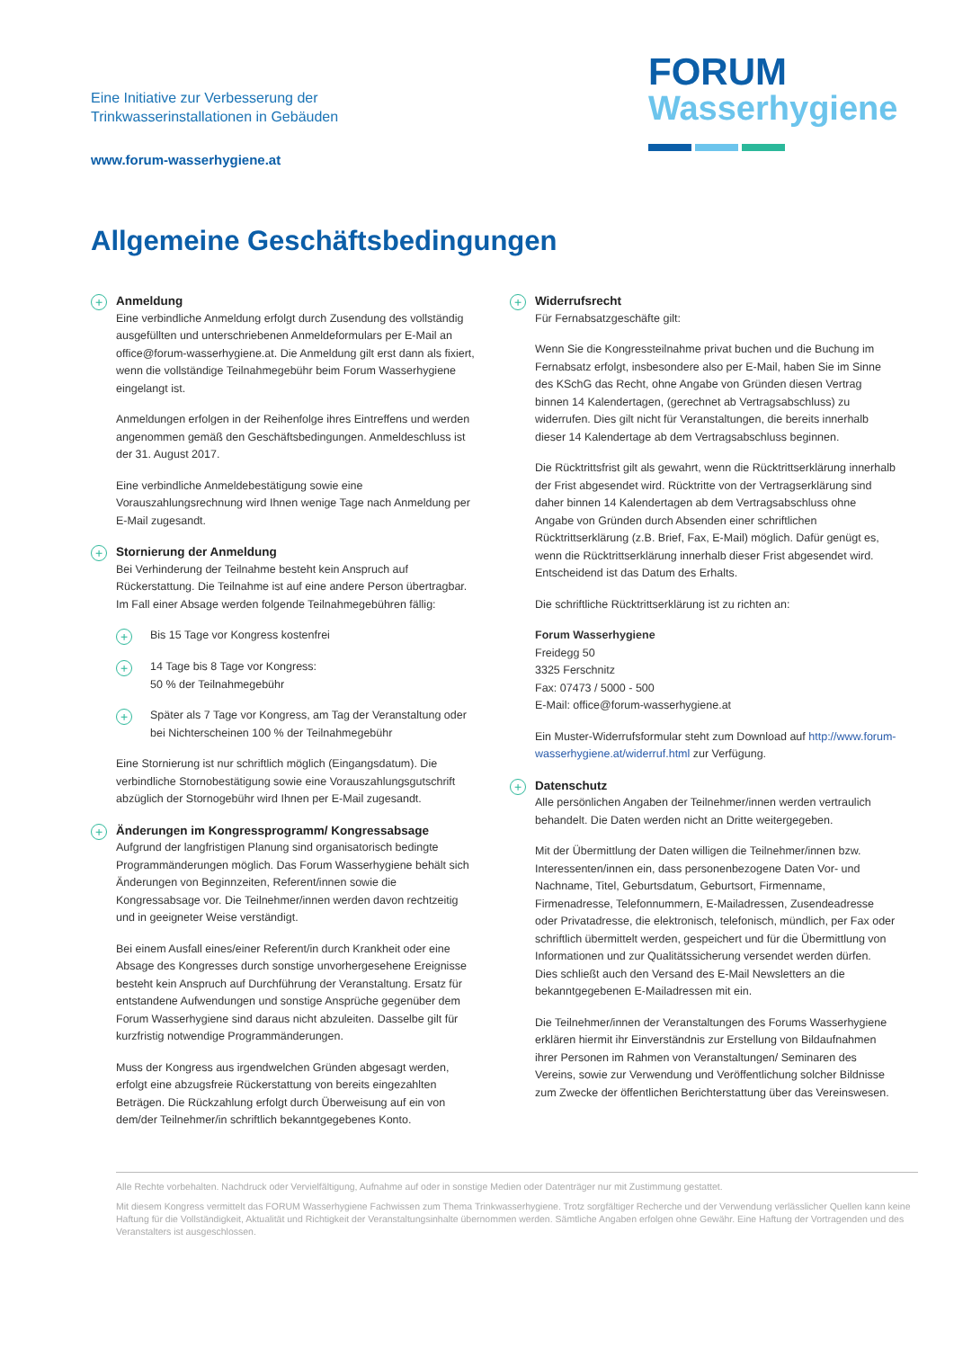Eine Initiative zur Verbesserung der
Trinkwasserinstallationen in Gebäuden
www.forum-wasserhygiene.at
FORUM
Wasserhygiene
Allgemeine Geschäftsbedingungen
+
Anmeldung
Eine verbindliche Anmeldung erfolgt durch Zusendung des vollständig ausgefüllten und unterschriebenen Anmeldeformulars per E-Mail an office@forum-wasserhygiene.at. Die Anmeldung gilt erst dann als fixiert, wenn die vollständige Teilnahmegebühr beim Forum Wasserhygiene eingelangt ist.
Anmeldungen erfolgen in der Reihenfolge ihres Eintreffens und werden angenommen gemäß den Geschäftsbedingungen. Anmeldeschluss ist der 31. August 2017.
Eine verbindliche Anmeldebestätigung sowie eine Vorauszahlungsrechnung wird Ihnen wenige Tage nach Anmeldung per E-Mail zugesandt.
+
Stornierung der Anmeldung
Bei Verhinderung der Teilnahme besteht kein Anspruch auf Rückerstattung. Die Teilnahme ist auf eine andere Person übertragbar. Im Fall einer Absage werden folgende Teilnahmegebühren fällig:
+
Bis 15 Tage vor Kongress kostenfrei
+
14 Tage bis 8 Tage vor Kongress:
50 % der Teilnahmegebühr
+
Später als 7 Tage vor Kongress, am Tag der Veranstaltung oder bei Nichterscheinen 100 % der Teilnahmegebühr
Eine Stornierung ist nur schriftlich möglich (Eingangsdatum). Die verbindliche Stornobestätigung sowie eine Vorauszahlungsgutschrift abzüglich der Stornogebühr wird Ihnen per E-Mail zugesandt.
+
Änderungen im Kongressprogramm/ Kongressabsage
Aufgrund der langfristigen Planung sind organisatorisch bedingte Programmänderungen möglich. Das Forum Wasserhygiene behält sich Änderungen von Beginnzeiten, Referent/innen sowie die Kongressabsage vor. Die Teilnehmer/innen werden davon rechtzeitig und in geeigneter Weise verständigt.
Bei einem Ausfall eines/einer Referent/in durch Krankheit oder eine Absage des Kongresses durch sonstige unvorhergesehene Ereignisse besteht kein Anspruch auf Durchführung der Veranstaltung. Ersatz für entstandene Aufwendungen und sonstige Ansprüche gegenüber dem Forum Wasserhygiene sind daraus nicht abzuleiten. Dasselbe gilt für kurzfristig notwendige Programmänderungen.
Muss der Kongress aus irgendwelchen Gründen abgesagt werden, erfolgt eine abzugsfreie Rückerstattung von bereits eingezahlten Beträgen. Die Rückzahlung erfolgt durch Überweisung auf ein von dem/der Teilnehmer/in schriftlich bekanntgegebenes Konto.
+
Widerrufsrecht
Für Fernabsatzgeschäfte gilt:
Wenn Sie die Kongressteilnahme privat buchen und die Buchung im Fernabsatz erfolgt, insbesondere also per E-Mail, haben Sie im Sinne des KSchG das Recht, ohne Angabe von Gründen diesen Vertrag binnen 14 Kalendertagen, (gerechnet ab Vertragsabschluss) zu widerrufen. Dies gilt nicht für Veranstaltungen, die bereits innerhalb dieser 14 Kalendertage ab dem Vertragsabschluss beginnen.
Die Rücktrittsfrist gilt als gewahrt, wenn die Rücktrittserklärung innerhalb der Frist abgesendet wird. Rücktritte von der Vertragserklärung sind daher binnen 14 Kalendertagen ab dem Vertragsabschluss ohne Angabe von Gründen durch Absenden einer schriftlichen Rücktrittserklärung (z.B. Brief, Fax, E-Mail) möglich. Dafür genügt es, wenn die Rücktrittserklärung innerhalb dieser Frist abgesendet wird. Entscheidend ist das Datum des Erhalts.
Die schriftliche Rücktrittserklärung ist zu richten an:
Forum Wasserhygiene
Freidegg 50
3325 Ferschnitz
Fax: 07473 / 5000 - 500
E-Mail: office@forum-wasserhygiene.at
Ein Muster-Widerrufsformular steht zum Download auf http://www.forum-wasserhygiene.at/widerruf.html zur Verfügung.
+
Datenschutz
Alle persönlichen Angaben der Teilnehmer/innen werden vertraulich behandelt. Die Daten werden nicht an Dritte weitergegeben.
Mit der Übermittlung der Daten willigen die Teilnehmer/innen bzw. Interessenten/innen ein, dass personenbezogene Daten Vor- und Nachname, Titel, Geburtsdatum, Geburtsort, Firmenname, Firmenadresse, Telefonnummern, E-Mailadressen, Zusendeadresse oder Privatadresse, die elektronisch, telefonisch, mündlich, per Fax oder schriftlich übermittelt werden, gespeichert und für die Übermittlung von Informationen und zur Qualitätssicherung versendet werden dürfen. Dies schließt auch den Versand des E-Mail Newsletters an die bekanntgegebenen E-Mailadressen mit ein.
Die Teilnehmer/innen der Veranstaltungen des Forums Wasserhygiene erklären hiermit ihr Einverständnis zur Erstellung von Bildaufnahmen ihrer Personen im Rahmen von Veranstaltungen/ Seminaren des Vereins, sowie zur Verwendung und Veröffentlichung solcher Bildnisse zum Zwecke der öffentlichen Berichterstattung über das Vereinswesen.
Alle Rechte vorbehalten. Nachdruck oder Vervielfältigung, Aufnahme auf oder in sonstige Medien oder Datenträger nur mit Zustimmung gestattet.
Mit diesem Kongress vermittelt das FORUM Wasserhygiene Fachwissen zum Thema Trinkwasserhygiene. Trotz sorgfältiger Recherche und der Verwendung verlässlicher Quellen kann keine Haftung für die Vollständigkeit, Aktualität und Richtigkeit der Veranstaltungsinhalte übernommen werden. Sämtliche Angaben erfolgen ohne Gewähr. Eine Haftung der Vortragenden und des Veranstalters ist ausgeschlossen.